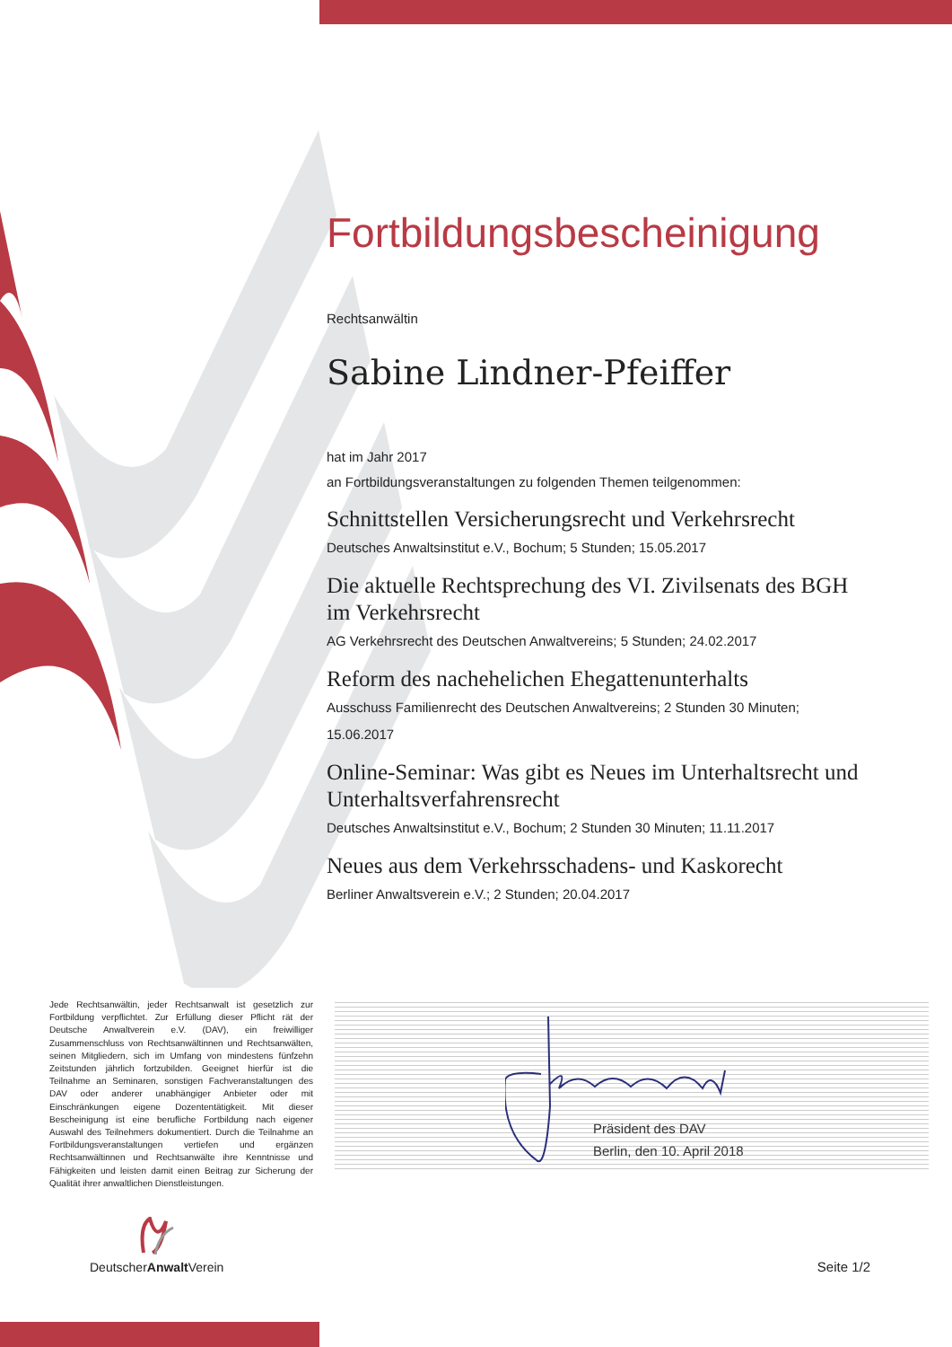Fortbildungsbescheinigung
Rechtsanwältin
Sabine Lindner-Pfeiffer
hat im Jahr 2017
an Fortbildungsveranstaltungen zu folgenden Themen teilgenommen:
Schnittstellen Versicherungsrecht und Verkehrsrecht
Deutsches Anwaltsinstitut e.V., Bochum; 5 Stunden; 15.05.2017
Die aktuelle Rechtsprechung des VI. Zivilsenats des BGH im Verkehrsrecht
AG Verkehrsrecht des Deutschen Anwaltvereins; 5 Stunden; 24.02.2017
Reform des nachehelichen Ehegattenunterhalts
Ausschuss Familienrecht des Deutschen Anwaltvereins; 2 Stunden 30 Minuten; 15.06.2017
Online-Seminar: Was gibt es Neues im Unterhaltsrecht und Unterhaltsverfahrensrecht
Deutsches Anwaltsinstitut e.V., Bochum; 2 Stunden 30 Minuten; 11.11.2017
Neues aus dem Verkehrsschadens- und Kaskorecht
Berliner Anwaltsverein e.V.; 2 Stunden; 20.04.2017
Jede Rechtsanwältin, jeder Rechtsanwalt ist gesetzlich zur Fortbildung verpflichtet. Zur Erfüllung dieser Pflicht rät der Deutsche Anwaltverein e.V. (DAV), ein freiwilliger Zusammenschluss von Rechtsanwältinnen und Rechtsanwälten, seinen Mitgliedern, sich im Umfang von mindestens fünfzehn Zeitstunden jährlich fortzubilden. Geeignet hierfür ist die Teilnahme an Seminaren, sonstigen Fachveranstaltungen des DAV oder anderer unabhängiger Anbieter oder mit Einschränkungen eigene Dozententätigkeit. Mit dieser Bescheinigung ist eine berufliche Fortbildung nach eigener Auswahl des Teilnehmers dokumentiert. Durch die Teilnahme an Fortbildungsveranstaltungen vertiefen und ergänzen Rechtsanwältinnen und Rechtsanwälte ihre Kenntnisse und Fähigkeiten und leisten damit einen Beitrag zur Sicherung der Qualität ihrer anwaltlichen Dienstleistungen.
Präsident des DAV
Berlin, den 10. April 2018
DeutscherAnwalt Verein
Seite 1/2